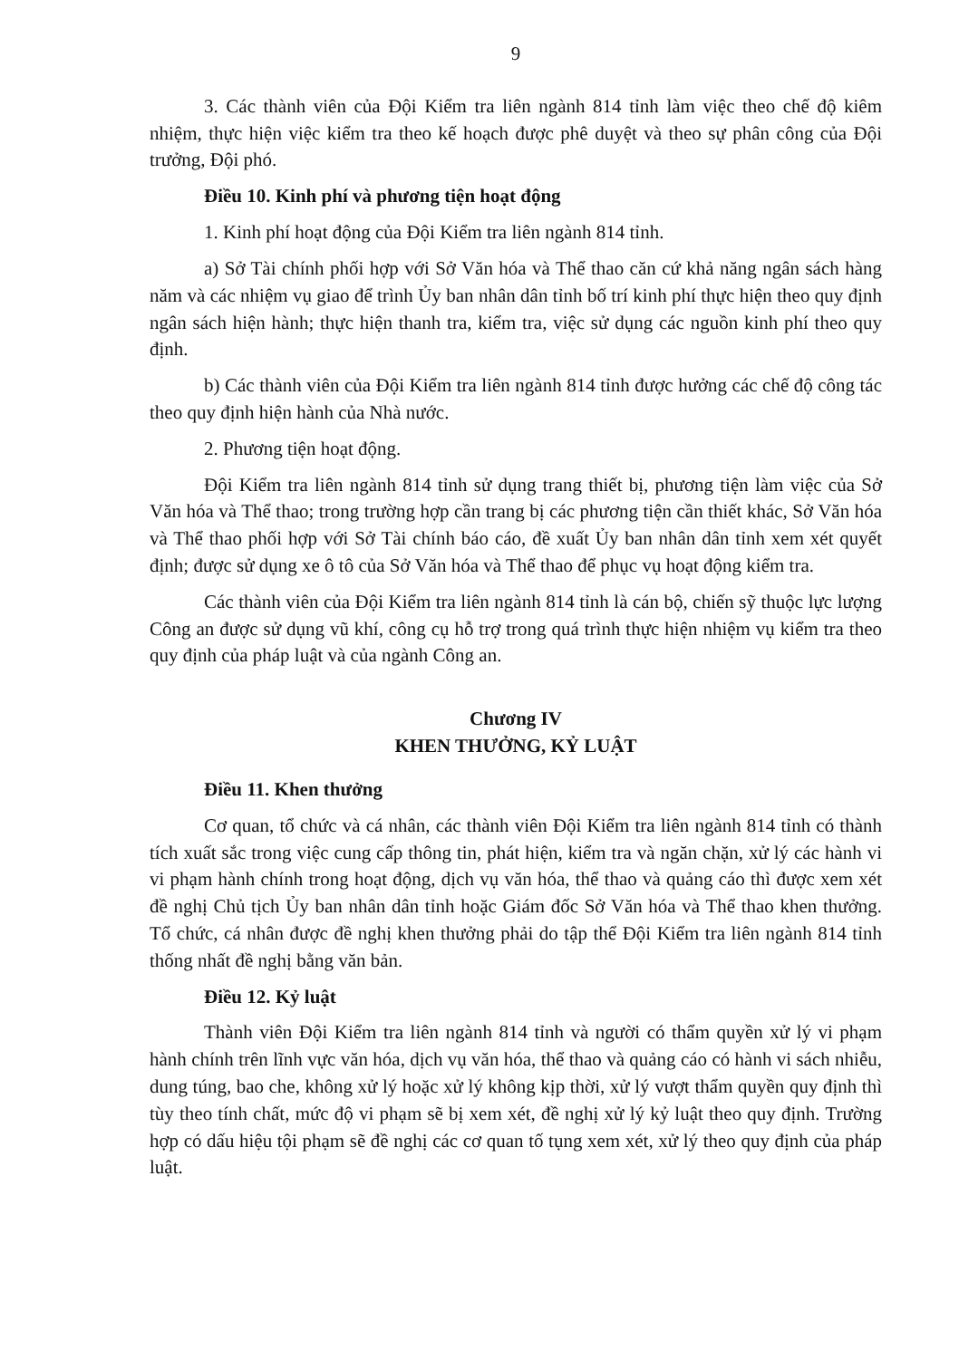9
3. Các thành viên của Đội Kiểm tra liên ngành 814 tỉnh làm việc theo chế độ kiêm nhiệm, thực hiện việc kiểm tra theo kế hoạch được phê duyệt và theo sự phân công của Đội trưởng, Đội phó.
Điều 10. Kinh phí và phương tiện hoạt động
1. Kinh phí hoạt động của Đội Kiểm tra liên ngành 814 tỉnh.
a) Sở Tài chính phối hợp với Sở Văn hóa và Thể thao căn cứ khả năng ngân sách hàng năm và các nhiệm vụ giao để trình Ủy ban nhân dân tỉnh bố trí kinh phí thực hiện theo quy định ngân sách hiện hành; thực hiện thanh tra, kiểm tra, việc sử dụng các nguồn kinh phí theo quy định.
b) Các thành viên của Đội Kiểm tra liên ngành 814 tỉnh được hưởng các chế độ công tác theo quy định hiện hành của Nhà nước.
2. Phương tiện hoạt động.
Đội Kiểm tra liên ngành 814 tỉnh sử dụng trang thiết bị, phương tiện làm việc của Sở Văn hóa và Thể thao; trong trường hợp cần trang bị các phương tiện cần thiết khác, Sở Văn hóa và Thể thao phối hợp với Sở Tài chính báo cáo, đề xuất Ủy ban nhân dân tỉnh xem xét quyết định; được sử dụng xe ô tô của Sở Văn hóa và Thể thao để phục vụ hoạt động kiểm tra.
Các thành viên của Đội Kiểm tra liên ngành 814 tỉnh là cán bộ, chiến sỹ thuộc lực lượng Công an được sử dụng vũ khí, công cụ hỗ trợ trong quá trình thực hiện nhiệm vụ kiểm tra theo quy định của pháp luật và của ngành Công an.
Chương IV
KHEN THƯỞNG, KỶ LUẬT
Điều 11. Khen thưởng
Cơ quan, tổ chức và cá nhân, các thành viên Đội Kiểm tra liên ngành 814 tỉnh có thành tích xuất sắc trong việc cung cấp thông tin, phát hiện, kiểm tra và ngăn chặn, xử lý các hành vi vi phạm hành chính trong hoạt động, dịch vụ văn hóa, thể thao và quảng cáo thì được xem xét đề nghị Chủ tịch Ủy ban nhân dân tỉnh hoặc Giám đốc Sở Văn hóa và Thể thao khen thưởng. Tổ chức, cá nhân được đề nghị khen thưởng phải do tập thể Đội Kiểm tra liên ngành 814 tỉnh thống nhất đề nghị bằng văn bản.
Điều 12. Kỷ luật
Thành viên Đội Kiểm tra liên ngành 814 tỉnh và người có thẩm quyền xử lý vi phạm hành chính trên lĩnh vực văn hóa, dịch vụ văn hóa, thể thao và quảng cáo có hành vi sách nhiễu, dung túng, bao che, không xử lý hoặc xử lý không kịp thời, xử lý vượt thẩm quyền quy định thì tùy theo tính chất, mức độ vi phạm sẽ bị xem xét, đề nghị xử lý kỷ luật theo quy định. Trường hợp có dấu hiệu tội phạm sẽ đề nghị các cơ quan tố tụng xem xét, xử lý theo quy định của pháp luật.